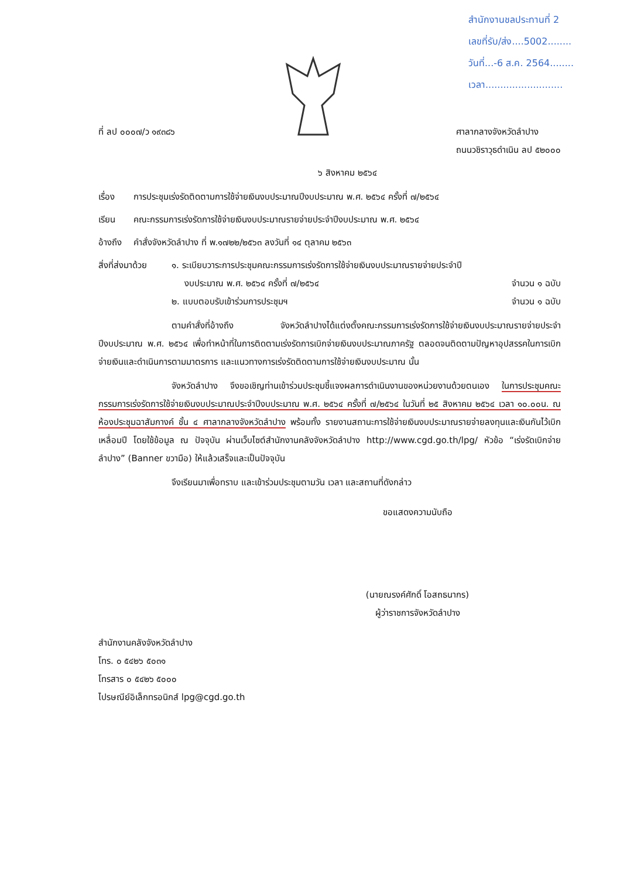สำนักงานชลประทานที่ 2
เลขที่รับ/ส่ง....5002........
วันที่...-6 ส.ค. 2564........
เวลา..........................
ที่ ลป ๐๐๐๗/ว ๑๙๓๘๖ ศาลากลางจังหวัดลำปาง
ถนนวชิราวุธดำเนิน ลป ๕๒๐๐๐
๖ สิงหาคม ๒๕๖๔
เรื่อง การประชุมเร่งรัดติดตามการใช้จ่ายเงินงบประมาณปีงบประมาณ พ.ศ. ๒๕๖๔ ครั้งที่ ๗/๒๕๖๔
เรียน คณะกรรมการเร่งรัดการใช้จ่ายเงินงบประมาณรายจ่ายประจำปีงบประมาณ พ.ศ. ๒๕๖๔
อ้างถึง
คำสั่งจังหวัดลำปาง ที่ พ.๑๗๒๒/๒๕๖๓ ลงวันที่ ๑๔ ตุลาคม ๒๕๖๓
สิ่งที่ส่งมาด้วย
๑. ระเบียบวาระการประชุมคณะกรรมการเร่งรัดการใช้จ่ายเงินงบประมาณรายจ่ายประจำปี
งบประมาณ พ.ศ. ๒๕๖๔ ครั้งที่ ๗/๒๕๖๔ จำนวน ๑ ฉบับ
๒. แบบตอบรับเข้าร่วมการประชุมฯ จำนวน ๑ ฉบับ
ตามคำสั่งที่อ้างถึง จังหวัดลำปางได้แต่งตั้งคณะกรรมการเร่งรัดการใช้จ่ายเงินงบประมาณรายจ่ายประจำปีงบประมาณ พ.ศ. ๒๕๖๔ เพื่อทำหน้าที่ในการติดตามเร่งรัดการเบิกจ่ายเงินงบประมาณภาครัฐ ตลอดจนติดตามปัญหาอุปสรรคในการเบิกจ่ายเงินและดำเนินการตามมาตรการ และแนวทางการเร่งรัดติดตามการใช้จ่ายเงินงบประมาณ นั้น
จังหวัดลำปาง จึงขอเชิญท่านเข้าร่วมประชุมชี้แจงผลการดำเนินงานของหน่วยงานด้วยตนเอง ในการประชุมคณะกรรมการเร่งรัดการใช้จ่ายเงินงบประมาณประจำปีงบประมาณ พ.ศ. ๒๕๖๔ ครั้งที่ ๗/๒๕๖๔ ในวันที่ ๒๕ สิงหาคม ๒๕๖๔ เวลา ๑๐.๐๐น. ณ ห้องประชุมฉาสัมกางค์ ชั้น ๔ ศาลากลางจังหวัดลำปาง พร้อมทั้ง รายงานสถานะการใช้จ่ายเงินงบประมาณรายจ่ายลงทุนและเงินกันไว้เบิกเหลื่อมปี โดยใช้ข้อมูล ณ ปัจจุบัน ผ่านเว็บไซต์สำนักงานคลังจังหวัดลำปาง http://www.cgd.go.th/lpg/ หัวข้อ “เร่งรัดเบิกจ่ายลำปาง” (Banner ขวามือ) ให้แล้วเสร็จและเป็นปัจจุบัน
จึงเรียนมาเพื่อทราบ และเข้าร่วมประชุมตามวัน เวลา และสถานที่ดังกล่าว
ขอแสดงความนับถือ
(นายณรงค์ศักดิ์ โอสถธนากร)
ผู้ว่าราชการจังหวัดลำปาง
สำนักงานคลังจังหวัดลำปาง
โทร. ๐ ๕๔๒๖ ๕๐๓๑
โทรสาร ๐ ๕๔๒๖ ๕๐๐๐
ไปรษณีย์อิเล็กทรอนิกส์ lpg@cgd.go.th